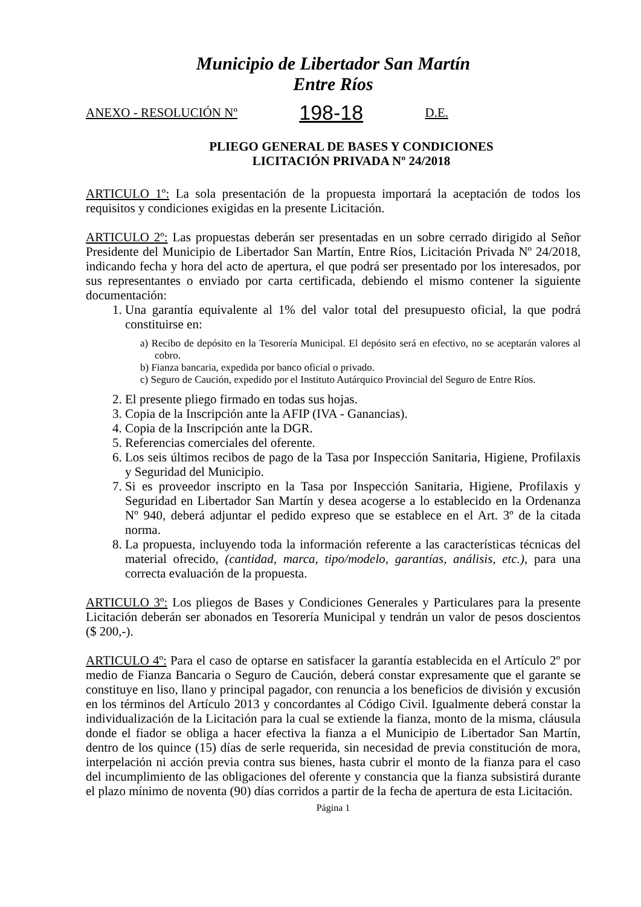Municipio de Libertador San Martín
Entre Ríos
ANEXO - RESOLUCIÓN Nº 198-18 D.E.
PLIEGO GENERAL DE BASES Y CONDICIONES
LICITACIÓN PRIVADA Nº 24/2018
ARTICULO 1º: La sola presentación de la propuesta importará la aceptación de todos los requisitos y condiciones exigidas en la presente Licitación.
ARTICULO 2º: Las propuestas deberán ser presentadas en un sobre cerrado dirigido al Señor Presidente del Municipio de Libertador San Martín, Entre Ríos, Licitación Privada Nº 24/2018, indicando fecha y hora del acto de apertura, el que podrá ser presentado por los interesados, por sus representantes o enviado por carta certificada, debiendo el mismo contener la siguiente documentación:
1. Una garantía equivalente al 1% del valor total del presupuesto oficial, la que podrá constituirse en:
a) Recibo de depósito en la Tesorería Municipal. El depósito será en efectivo, no se aceptarán valores al cobro.
b) Fianza bancaria, expedida por banco oficial o privado.
c) Seguro de Caución, expedido por el Instituto Autárquico Provincial del Seguro de Entre Ríos.
2. El presente pliego firmado en todas sus hojas.
3. Copia de la Inscripción ante la AFIP (IVA - Ganancias).
4. Copia de la Inscripción ante la DGR.
5. Referencias comerciales del oferente.
6. Los seis últimos recibos de pago de la Tasa por Inspección Sanitaria, Higiene, Profilaxis y Seguridad del Municipio.
7. Si es proveedor inscripto en la Tasa por Inspección Sanitaria, Higiene, Profilaxis y Seguridad en Libertador San Martín y desea acogerse a lo establecido en la Ordenanza Nº 940, deberá adjuntar el pedido expreso que se establece en el Art. 3º de la citada norma.
8. La propuesta, incluyendo toda la información referente a las características técnicas del material ofrecido, (cantidad, marca, tipo/modelo, garantías, análisis, etc.), para una correcta evaluación de la propuesta.
ARTICULO 3º: Los pliegos de Bases y Condiciones Generales y Particulares para la presente Licitación deberán ser abonados en Tesorería Municipal y tendrán un valor de pesos doscientos ($ 200,-).
ARTICULO 4º: Para el caso de optarse en satisfacer la garantía establecida en el Artículo 2º por medio de Fianza Bancaria o Seguro de Caución, deberá constar expresamente que el garante se constituye en liso, llano y principal pagador, con renuncia a los beneficios de división y excusión en los términos del Artículo 2013 y concordantes al Código Civil. Igualmente deberá constar la individualización de la Licitación para la cual se extiende la fianza, monto de la misma, cláusula donde el fiador se obliga a hacer efectiva la fianza a el Municipio de Libertador San Martín, dentro de los quince (15) días de serle requerida, sin necesidad de previa constitución de mora, interpelación ni acción previa contra sus bienes, hasta cubrir el monto de la fianza para el caso del incumplimiento de las obligaciones del oferente y constancia que la fianza subsistirá durante el plazo mínimo de noventa (90) días corridos a partir de la fecha de apertura de esta Licitación.
Página 1